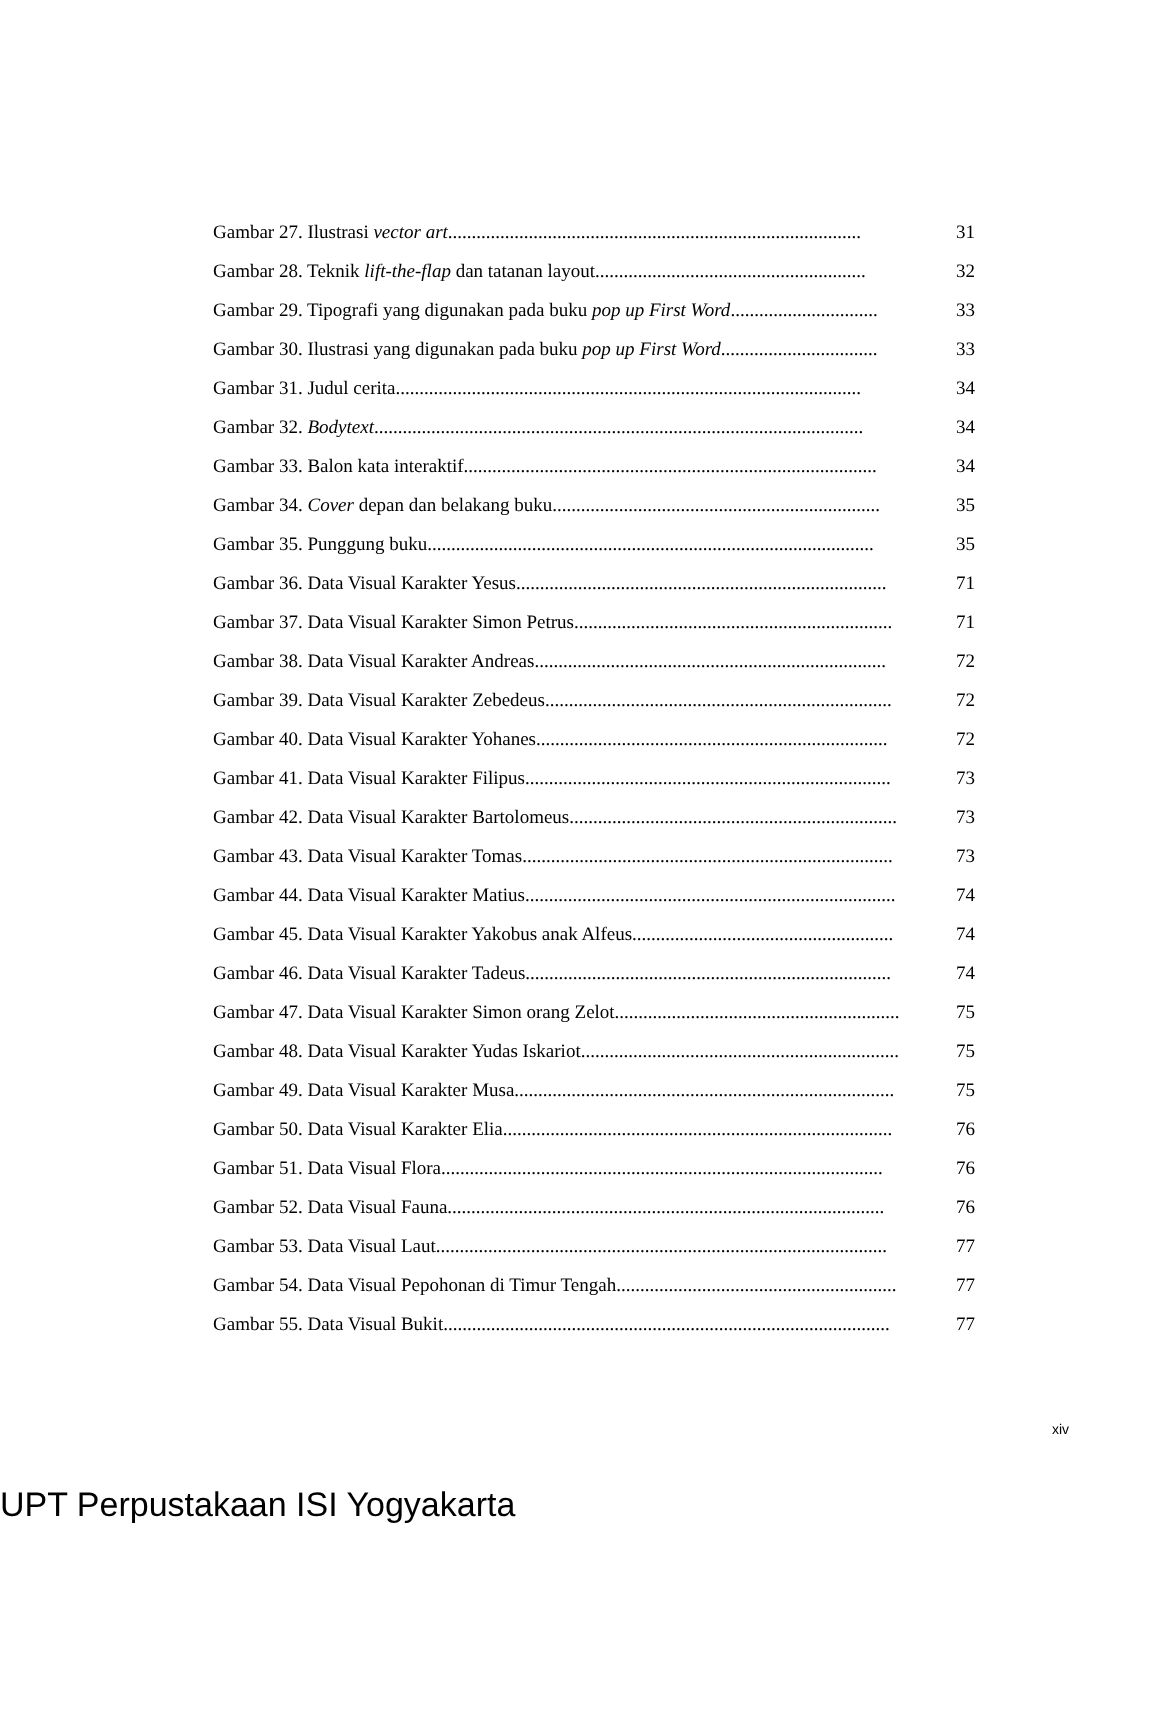Gambar 27. Ilustrasi vector art....................................................................................... 31
Gambar 28. Teknik lift-the-flap dan tatanan layout......................................................... 32
Gambar 29. Tipografi yang digunakan pada buku pop up First Word............................... 33
Gambar 30. Ilustrasi yang digunakan pada buku pop up First Word................................. 33
Gambar 31. Judul cerita.................................................................................................. 34
Gambar 32. Bodytext....................................................................................................... 34
Gambar 33. Balon kata interaktif....................................................................................... 34
Gambar 34. Cover depan dan belakang buku..................................................................... 35
Gambar 35. Punggung buku.............................................................................................. 35
Gambar 36. Data Visual Karakter Yesus.............................................................................. 71
Gambar 37. Data Visual Karakter Simon Petrus................................................................... 71
Gambar 38. Data Visual Karakter Andreas.......................................................................... 72
Gambar 39. Data Visual Karakter Zebedeus......................................................................... 72
Gambar 40. Data Visual Karakter Yohanes.......................................................................... 72
Gambar 41. Data Visual Karakter Filipus............................................................................. 73
Gambar 42. Data Visual Karakter Bartolomeus..................................................................... 73
Gambar 43. Data Visual Karakter Tomas.............................................................................. 73
Gambar 44. Data Visual Karakter Matius.............................................................................. 74
Gambar 45. Data Visual Karakter Yakobus anak Alfeus....................................................... 74
Gambar 46. Data Visual Karakter Tadeus............................................................................. 74
Gambar 47. Data Visual Karakter Simon orang Zelot............................................................ 75
Gambar 48. Data Visual Karakter Yudas Iskariot................................................................... 75
Gambar 49. Data Visual Karakter Musa................................................................................ 75
Gambar 50. Data Visual Karakter Elia.................................................................................. 76
Gambar 51. Data Visual Flora............................................................................................. 76
Gambar 52. Data Visual Fauna............................................................................................ 76
Gambar 53. Data Visual Laut............................................................................................... 77
Gambar 54. Data Visual Pepohonan di Timur Tengah........................................................... 77
Gambar 55. Data Visual Bukit.............................................................................................. 77
xiv
UPT Perpustakaan ISI Yogyakarta